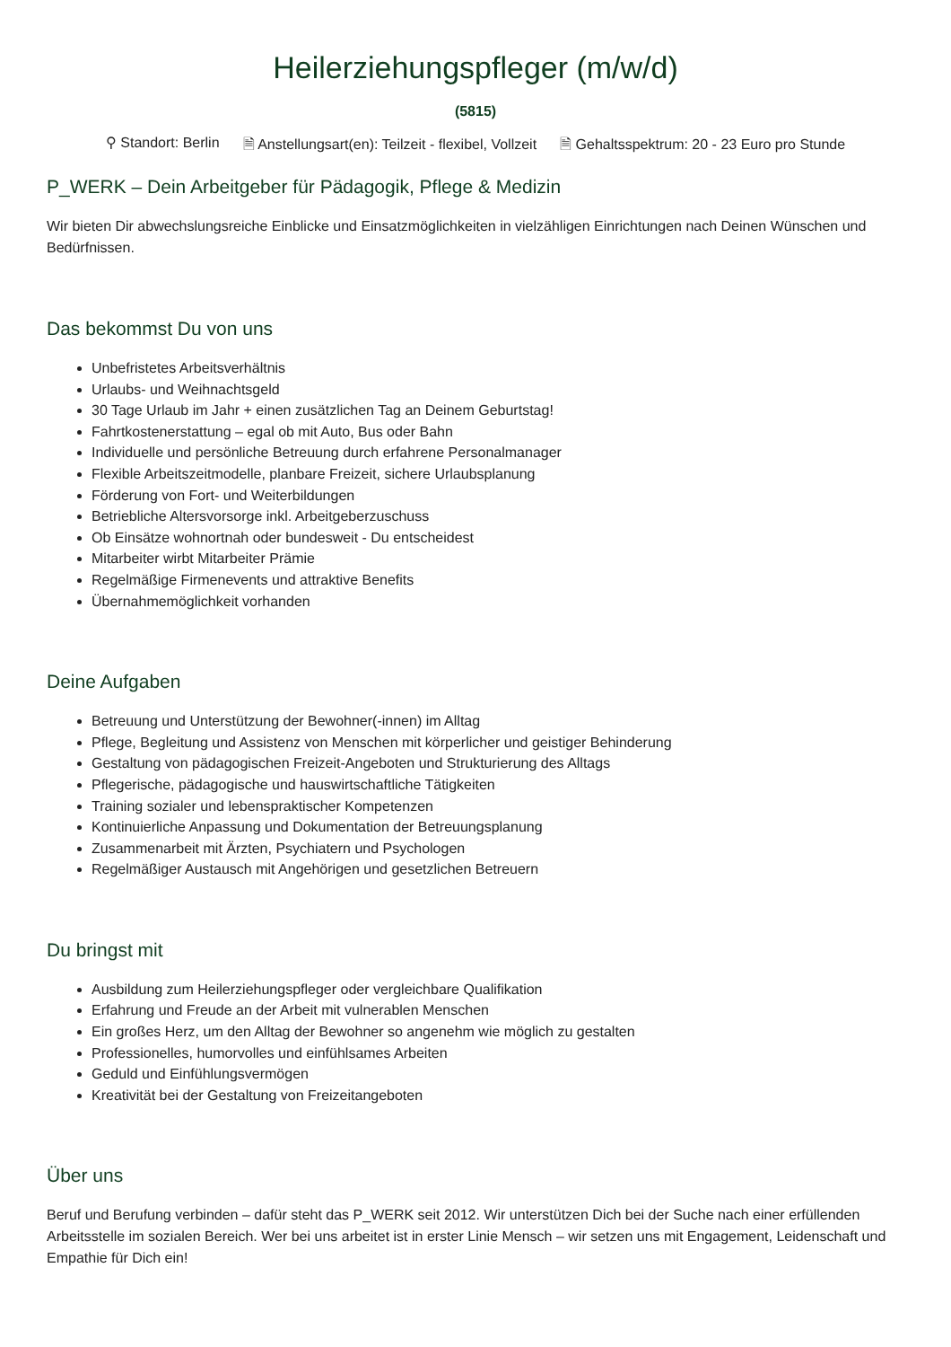Heilerziehungspfleger (m/w/d)
(5815)
⚲ Standort: Berlin 🗎 Anstellungsart(en): Teilzeit - flexibel, Vollzeit 🗎 Gehaltsspektrum: 20 - 23 Euro pro Stunde
P_WERK – Dein Arbeitgeber für Pädagogik, Pflege & Medizin
Wir bieten Dir abwechslungsreiche Einblicke und Einsatzmöglichkeiten in vielzähligen Einrichtungen nach Deinen Wünschen und Bedürfnissen.
Das bekommst Du von uns
Unbefristetes Arbeitsverhältnis
Urlaubs- und Weihnachtsgeld
30 Tage Urlaub im Jahr + einen zusätzlichen Tag an Deinem Geburtstag!
Fahrtkostenerstattung – egal ob mit Auto, Bus oder Bahn
Individuelle und persönliche Betreuung durch erfahrene Personalmanager
Flexible Arbeitszeitmodelle, planbare Freizeit, sichere Urlaubsplanung
Förderung von Fort- und Weiterbildungen
Betriebliche Altersvorsorge inkl. Arbeitgeberzuschuss
Ob Einsätze wohnortnah oder bundesweit - Du entscheidest
Mitarbeiter wirbt Mitarbeiter Prämie
Regelmäßige Firmenevents und attraktive Benefits
Übernahmemöglichkeit vorhanden
Deine Aufgaben
Betreuung und Unterstützung der Bewohner(-innen) im Alltag
Pflege, Begleitung und Assistenz von Menschen mit körperlicher und geistiger Behinderung
Gestaltung von pädagogischen Freizeit-Angeboten und Strukturierung des Alltags
Pflegerische, pädagogische und hauswirtschaftliche Tätigkeiten
Training sozialer und lebenspraktischer Kompetenzen
Kontinuierliche Anpassung und Dokumentation der Betreuungsplanung
Zusammenarbeit mit Ärzten, Psychiatern und Psychologen
Regelmäßiger Austausch mit Angehörigen und gesetzlichen Betreuern
Du bringst mit
Ausbildung zum Heilerziehungspfleger oder vergleichbare Qualifikation
Erfahrung und Freude an der Arbeit mit vulnerablen Menschen
Ein großes Herz, um den Alltag der Bewohner so angenehm wie möglich zu gestalten
Professionelles, humorvolles und einfühlsames Arbeiten
Geduld und Einfühlungsvermögen
Kreativität bei der Gestaltung von Freizeitangeboten
Über uns
Beruf und Berufung verbinden – dafür steht das P_WERK seit 2012. Wir unterstützen Dich bei der Suche nach einer erfüllenden Arbeitsstelle im sozialen Bereich. Wer bei uns arbeitet ist in erster Linie Mensch – wir setzen uns mit Engagement, Leidenschaft und Empathie für Dich ein!